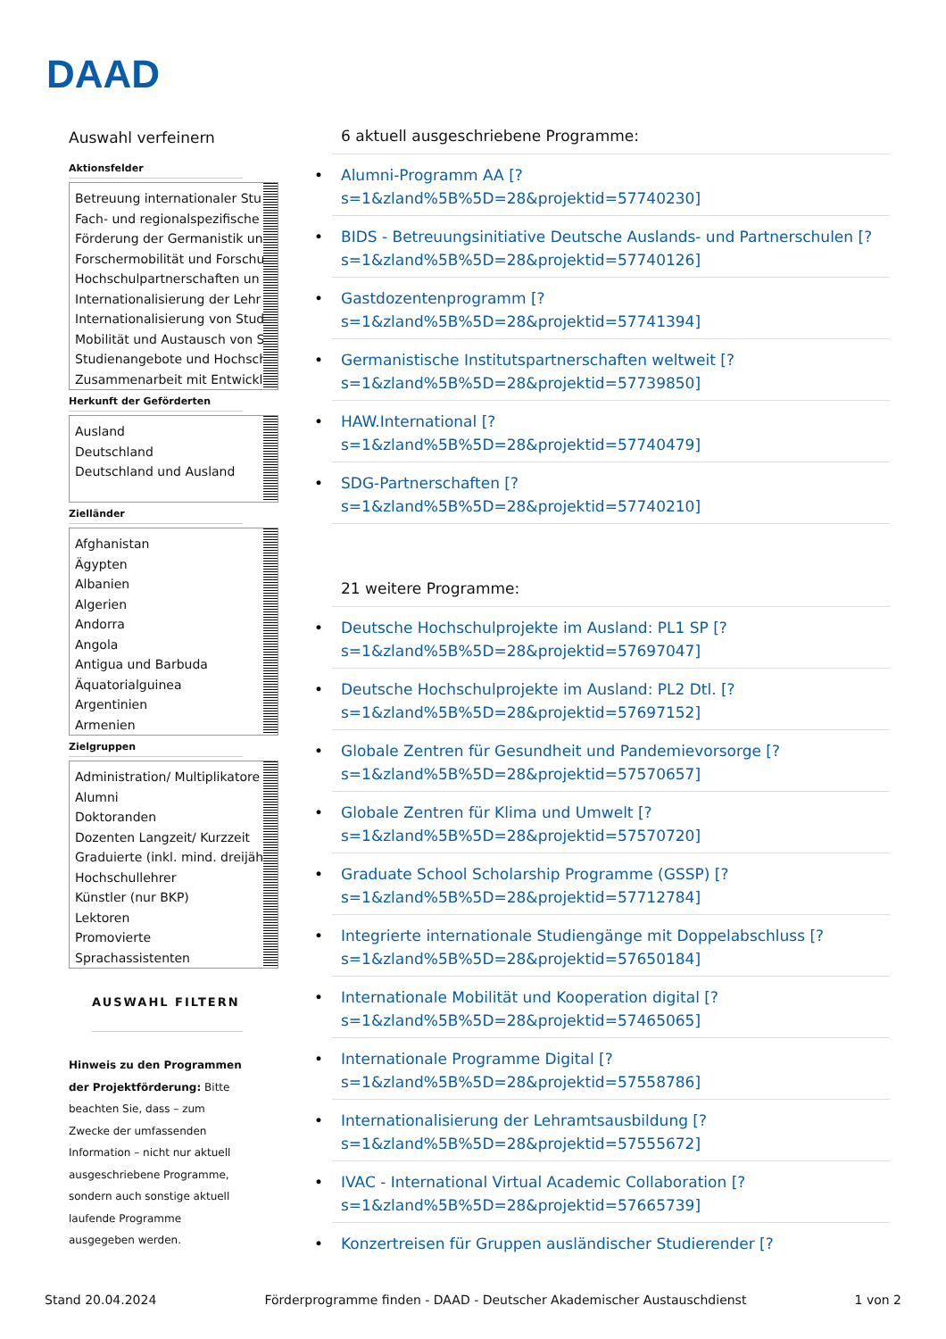DAAD
Auswahl verfeinern
Aktionsfelder
Betreuung internationaler Stu
Fach- und regionalspezifische
Förderung der Germanistik un
Forschermobilität und Forschu
Hochschulpartnerschaften un
Internationalisierung der Lehr
Internationalisierung von Stud
Mobilität und Austausch von S
Studienangebote und Hochsch
Zusammenarbeit mit Entwickl
Herkunft der Geförderten
Ausland
Deutschland
Deutschland und Ausland
Zielländer
Afghanistan
Ägypten
Albanien
Algerien
Andorra
Angola
Antigua und Barbuda
Äquatorialguinea
Argentinien
Armenien
Zielgruppen
Administration/ Multiplikatore
Alumni
Doktoranden
Dozenten Langzeit/ Kurzzeit
Graduierte (inkl. mind. dreijäh
Hochschullehrer
Künstler (nur BKP)
Lektoren
Promovierte
Sprachassistenten
AUSWAHL FILTERN
Hinweis zu den Programmen der Projektförderung: Bitte beachten Sie, dass – zum Zwecke der umfassenden Information – nicht nur aktuell ausgeschriebene Programme, sondern auch sonstige aktuell laufende Programme ausgegeben werden.
6 aktuell ausgeschriebene Programme:
Alumni-Programm AA [?
s=1&zland%5B%5D=28&projektid=57740230]
BIDS - Betreuungsinitiative Deutsche Auslands- und Partnerschulen [?
s=1&zland%5B%5D=28&projektid=57740126]
Gastdozentenprogramm [?
s=1&zland%5B%5D=28&projektid=57741394]
Germanistische Institutspartnerschaften weltweit [?
s=1&zland%5B%5D=28&projektid=57739850]
HAW.International [?
s=1&zland%5B%5D=28&projektid=57740479]
SDG-Partnerschaften [?
s=1&zland%5B%5D=28&projektid=57740210]
21 weitere Programme:
Deutsche Hochschulprojekte im Ausland: PL1 SP [?
s=1&zland%5B%5D=28&projektid=57697047]
Deutsche Hochschulprojekte im Ausland: PL2 Dtl. [?
s=1&zland%5B%5D=28&projektid=57697152]
Globale Zentren für Gesundheit und Pandemievorsorge [?
s=1&zland%5B%5D=28&projektid=57570657]
Globale Zentren für Klima und Umwelt [?
s=1&zland%5B%5D=28&projektid=57570720]
Graduate School Scholarship Programme (GSSP) [?
s=1&zland%5B%5D=28&projektid=57712784]
Integrierte internationale Studiengänge mit Doppelabschluss [?
s=1&zland%5B%5D=28&projektid=57650184]
Internationale Mobilität und Kooperation digital [?
s=1&zland%5B%5D=28&projektid=57465065]
Internationale Programme Digital [?
s=1&zland%5B%5D=28&projektid=57558786]
Internationalisierung der Lehramtsausbildung [?
s=1&zland%5B%5D=28&projektid=57555672]
IVAC - International Virtual Academic Collaboration [?
s=1&zland%5B%5D=28&projektid=57665739]
Konzertreisen für Gruppen ausländischer Studierender [?
Stand 20.04.2024 Förderprogramme finden - DAAD - Deutscher Akademischer Austauschdienst 1 von 2